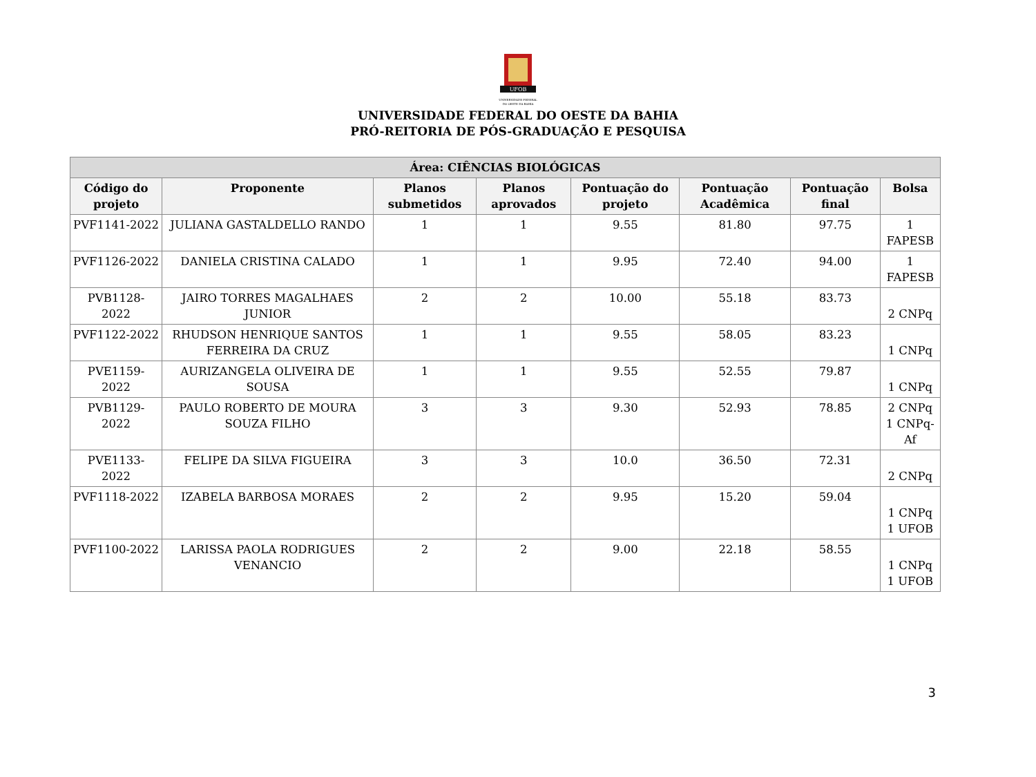UFOB
UNIVERSIDADE FEDERAL
DO OESTE DA BAHIA
UNIVERSIDADE FEDERAL DO OESTE DA BAHIA
PRÓ-REITORIA DE PÓS-GRADUAÇÃO E PESQUISA
| Área: CIÊNCIAS BIOLÓGICAS | | | | | | | |
| --- | --- | --- | --- | --- | --- | --- | --- |
| Código do projeto | Proponente | Planos submetidos | Planos aprovados | Pontuação do projeto | Pontuação Acadêmica | Pontuação final | Bolsa |
| PVF1141-2022 | JULIANA GASTALDELLO RANDO | 1 | 1 | 9.55 | 81.80 | 97.75 | 1 FAPESB |
| PVF1126-2022 | DANIELA CRISTINA CALADO | 1 | 1 | 9.95 | 72.40 | 94.00 | 1 FAPESB |
| PVB1128-2022 | JAIRO TORRES MAGALHAES JUNIOR | 2 | 2 | 10.00 | 55.18 | 83.73 | 2 CNPq |
| PVF1122-2022 | RHUDSON HENRIQUE SANTOS FERREIRA DA CRUZ | 1 | 1 | 9.55 | 58.05 | 83.23 | 1 CNPq |
| PVE1159-2022 | AURIZANGELA OLIVEIRA DE SOUSA | 1 | 1 | 9.55 | 52.55 | 79.87 | 1 CNPq |
| PVB1129-2022 | PAULO ROBERTO DE MOURA SOUZA FILHO | 3 | 3 | 9.30 | 52.93 | 78.85 | 2 CNPq 1 CNPq-Af |
| PVE1133-2022 | FELIPE DA SILVA FIGUEIRA | 3 | 3 | 10.0 | 36.50 | 72.31 | 2 CNPq |
| PVF1118-2022 | IZABELA BARBOSA MORAES | 2 | 2 | 9.95 | 15.20 | 59.04 | 1 CNPq 1 UFOB |
| PVF1100-2022 | LARISSA PAOLA RODRIGUES VENANCIO | 2 | 2 | 9.00 | 22.18 | 58.55 | 1 CNPq 1 UFOB |
3